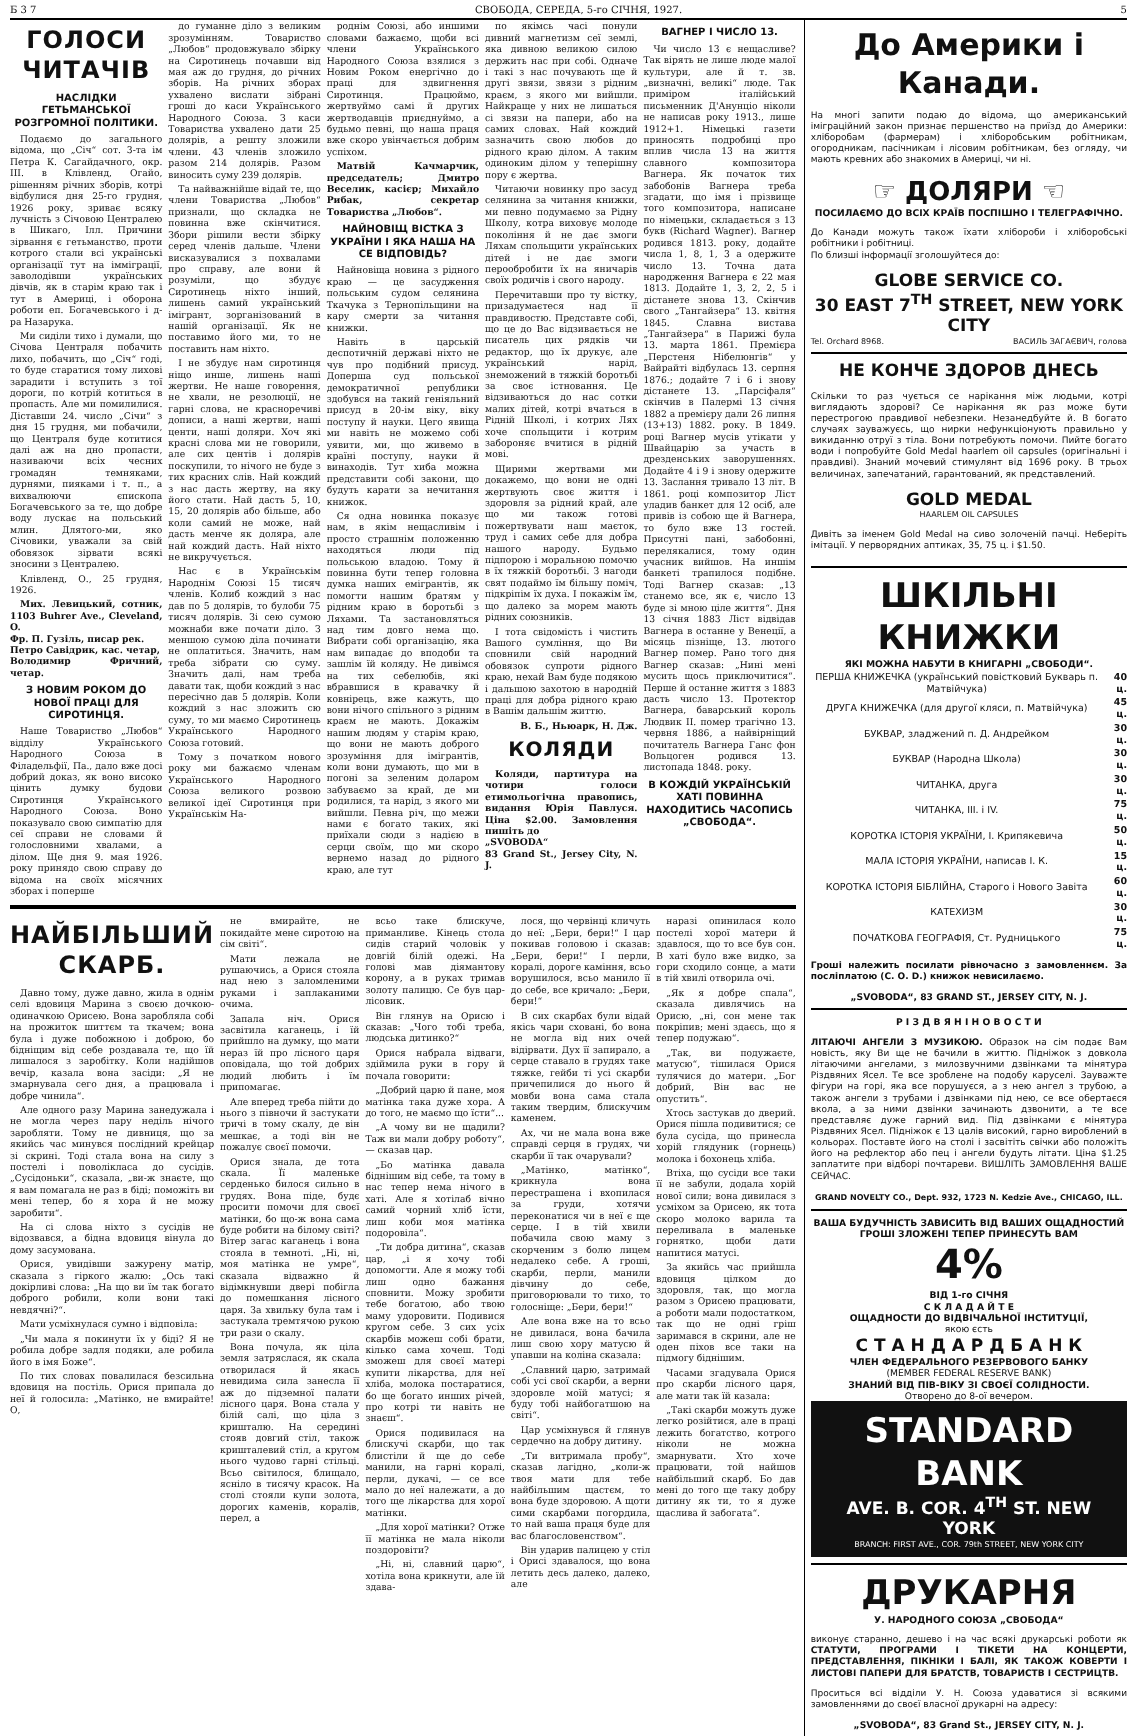Б 3 7 СВОБОДА, СЕРЕДА, 5-го СІЧНЯ, 1927. 5
ГОЛОСИ ЧИТАЧІВ
НАСЛІДКИ ГЕТЬМАНСЬКОЇ РОЗГРОМНОЇ ПОЛІТИКИ.
Подаємо до загального відома, що „Січ“ сот. 3-та ім Петра К. Сагайдачного, окр. III. в Клівленд, Огайо, рішенням річних зборів, котрі відбулися дня 25-го грудня, 1926 року, зриває всяку лучність з Січовою Централею в Шикаго, Ілл. Причини зірвання є гетьманство, проти котрого стали всі українські організації тут на імміграції, заволодівши українських дівчів, як в старім краю так і тут в Америці, і оборона роботи еп. Богачевського і д-ра Назарука.
Ми сиділи тихо і думали, що Січова Централя побачить лихо, побачить, що „Січ“ годі, то буде старатися тому лихові зарадити і вступить з тої дороги, по котрій котиться в пропасть. Але ми помилилися. Діставши 24. число „Січи“ з дня 15 грудня, ми побачили, що Централя буде котитися далі аж на дно пропасти, називаючи всіх чесних громадян темняками, дурнями, пияками і т. п., а вихвалюючи єпископа Богачевського за те, що добре воду лускає на польський млин. Длятого-ми, яко Січовики, уважали за свій обовязок зірвати всякі зносини з Централею.
Клівленд, О., 25 грудня, 1926.
Мих. Левицький, сотник, 1103 Buhrer Ave., Cleveland, O.
Фр. П. Гузіль, писар рек.
Петро Савідрик, кас. четар,
Володимир Фричний, четар.
З НОВИМ РОКОМ ДО НОВОЇ ПРАЦІ ДЛЯ СИРОТИНЦЯ.
Наше Товариство „Любов“ відділу Українського Народного Союза в Філадельфії, Па., дало вже досі добрий доказ, як воно високо цінить думку будови Сиротинця Українського Народного Союза. Воно показувало свою симпатію для сеї справи не словами й голословними хвалами, а ділом. Ще дня 9. мая 1926. року принядо свою справу до відома на своїх місячних зборах і поперше
до гуманне діло з великим зрозумінням. Товариство „Любов“ продовжувало збірку на Сиротинець почавши від мая аж до грудня, до річних зборів. На річних зборах ухвалено вислати зібрані гроші до каси Українського Народного Союза. З каси Товариства ухвалено дати 25 долярів, а решту зложили члени. 43 членів зложило разом 214 долярів. Разом виносить суму 239 долярів.
Та найважнійше відай те, що члени Товариства „Любов“ признали, що складка не повинна вже скінчитися. Збори рішили вести збірку серед членів дальше. Члени висказувалися з похвалами про справу, але вони й розуміли, що збудує Сиротинець ніхто інший, лишень самий український імігрант, зорганізований в нашій організації. Як не поставимо його ми, то не поставить нам ніхто.
І не збудує нам сиротинця ніщо инше, лишень наші жертви. Не наше говорення, не хвали, не резолюції, не гарні слова, не красноречиві дописи, а наші жертви, наші центи, наші доляри. Хоч які красні слова ми не говорили, але сих центів і долярів поскупили, то нічого не буде з тих красних слів. Най кождий з нас дасть жертву, на яку його стати. Най дасть 5, 10, 15, 20 долярів або більше, або коли самий не може, най дасть менче як доляра, але най кождий дасть. Най ніхто не викручується.
Нас є в Українськім Народнім Союзі 15 тисяч членів. Колиб кождий з нас дав по 5 долярів, то булоби 75 тисяч долярів. Зі сею сумою можнаби вже почати діло. З меншою сумою діла починати не оплатиться. Значить, нам треба зібрати сю суму. Значить далі, нам треба давати так, щоби кождий з нас пересічно дав 5 долярів. Коли кождий з нас зложить сю суму, то ми маємо Сиротинець Українського Народного Союза готовий.
Тому з початком нового року ми бажаємо членам Українського Народного Союза великого розвою великої ідеї Сиротинця при Українськім На-
роднім Союзі, або иншими словами бажаємо, щоби всі члени Українського Народного Союза взялися з Новим Роком енергічно до праці для здвигнення Сиротинця. Працюймо, жертвуймо самі й других жертводавців приєднуймо, а будьмо певні, що наша праця вже скоро увінчається добрим успіхом.
Матвій Качмарчик, председатель; Дмитро Веселик, касієр; Михайло Рибак, секретар Товариства „Любов“.
НАЙНОВІЩ ВІСТКА З УКРАЇНИ І ЯКА НАША НА СЕ ВІДПОВІДЬ?
Найновіща новина з рідного краю — це засудження польським судом селянина Ткачука з Тернопільщини на кару смерти за читання книжки.
Навіть в царській деспотичній державі ніхто не чув про подібний присуд. Допершa суд польської демократичної републики здобувся на такий геніяльний присуд в 20-ім віку, віку поступу й науки. Цего явища ми навіть не можемо собі уявити, ми, що живемо в країні поступу, науки й винаходів. Тут хиба можна представити собі закони, що будуть карати за нечитання книжок.
Ся одна новинка показує нам, в якім нещасливім і просто страшнім положенню находяться люди під польською владою. Тому й повинна бути тепер головна думка наших емігрантів, як помогти нашим братям у рідним краю в боротьбі з Ляхами. Та застановляться над тим довго нема що. Вибрати собі організацію, яка нам випадає до вподоби та зашлім їй коляду. Не дивімся на тих себелюбів, які вбравшися в кравачку й ковнірець, вже кажуть, що вони нічого спільного з рідним краєм не мають. Докажім нашим людям у старім краю, що вони не мають доброго зрозуміння для імігрантів, коли вони думають, що ми в погоні за зеленим доларом забуваємо за край, де ми родилися, та нарід, з якого ми вийшли. Певна річ, що межи нами є богато таких, які приїхали сюди з надією в серци своїм, що ми скоро вернемо назад до рідного краю, але тут
по якімсь часі понули дивний магнетизм сеї землі, яка дивною великою силою держить нас при собі. Одначе і такі з нас почувають ще й другі звязи, звязи з рідним краєм, з якого ми вийшли. Найкраще у них не лишаться сі звязи на папери, або на самих словах. Най кождий зазначить свою любов до рідного краю ділом. А таким одиноким ділом у теперішну пору є жертва.
Читаючи новинку про засуд селянина за читання книжки, ми певно подумаємо за Рідну Школу, котра виховує молоде покоління й не дає змоги Ляхам спольщити українських дітей і не дає змоги перообробити їх на яничарів своїх родичів і свого народу.
Перечитавши про ту вістку, призадумаєтеся над її правдивостю. Представте собі, що це до Вас відзивається не писатель цих рядків чи редактор, що їх друкує, але український нарід, знеможений в тяжкій боротьбі за своє істновання. Це відзиваються до нас сотки малих дітей, котрі вчаться в Рідній Школі, і котрих Лях хоче спольщити і котрим забороняє вчитися в рідній мові.
Щирими жертвами ми докажемо, що вони не одні жертвують своє життя і здоровля за рідний край, але що ми також готові пожертвувати наш маєток, труд і самих себе для добра нашого народу. Будьмо підпорою і моральною помочю в їх тяжкій боротьбі. З нагоди свят подаймо їм більшу поміч, підкріпім їх духа. І покажім їм, що далеко за морем мають рідних союзників.
І тота свідомість і чистить Вашого сумління, що Ви сповнили свій народний обовязок супроти рідного краю, нехай Вам буде подякою і дальшою захотою в народній праці для добра рідного краю в Вашім дальшім життю.
В. Б., Ньюарк, Н. Дж.
КОЛЯДИ
Коляди, партитура на чотири голоси етимольогічна правопись, видання Юрія Павлуся. Ціна $2.00. Замовлення пишіть до
„SVOBODA“
83 Grand St., Jersey City, N. J.
ВАГНЕР І ЧИСЛО 13.
Чи число 13 є нещасливе? Так вірять не лише люде малої культури, але й т. зв. „визначні, великі“ люде. Так приміром італійський письменник Д'Анунціо ніколи не написав року 1913., лише 1912+1. Німецькі газети приносять подробиці про вплив числа 13 на життя славного композитора Вагнера. Як початок тих забобонів Вагнера треба згадати, що імя і прізвище того композитора, написане по німецьки, складається з 13 букв (Richard Wagner). Вагнер родився 1813. року, додайте числа 1, 8, 1, 3 а одержите число 13. Точна дата народження Вагнера є 22 мая 1813. Додайте 1, 3, 2, 2, 5 і дістанете знова 13. Скінчив свого „Тангайзера“ 13. квітня 1845. Славна вистава „Тангайзера“ в Парижі була 13. марта 1861. Премієра „Перстеня Нібелюнгів“ у Вайрайті відбулась 13. серпня 1876.; додайте 7 і 6 і знову дістанете 13. „Парсіфаля“ скінчив в Палермі 13 січня 1882 а премієру дали 26 липня (13+13) 1882. року. В 1849. році Вагнер мусів утікати у Швайцарію за участь в дрезденських заворушеннях. Додайте 4 і 9 і знову одержите 13. Заслання тривало 13 літ. В 1861. році композитор Ліст уладив банкет для 12 осіб, але привів із собою ще й Вагнера, то було вже 13 гостей. Присутні пані, забобонні, перелякалися, тому один учасник вийшов. На иншім банкеті трапилося подібне. Тоді Вагнер сказав: „13 станемо все, як є, число 13 буде зі мною ціле життя“. Дня 13 січня 1883 Ліст відвідав Вагнера в останне у Венеції, а місяць пізніще, 13. лютого Вагнер помер. Рано того дня Вагнер сказав: „Нині мені мусить щось приключитися“. Перше й останне життя з 1883 дасть число 13. Протектор Вагнера, баварський король Людвик II. помер трагічно 13. червня 1886, а найвірніщий почитатель Вагнера Ганс фон Вольцоген родився 13. листопада 1848. року.
В КОЖДІЙ УКРАЇНСЬКІЙ ХАТІ ПОВИННА НАХОДИТИСЬ ЧАСОПИСЬ „СВОБОДА“.
НАЙБІЛЬШИЙ СКАРБ.
Давно тому, дуже давно, жила в однім селі вдовиця Марина з своєю дочкою-одиначкою Орисею. Вона заробляла собі на прожиток шиттєм та ткачем; вона була і дуже побожною і доброю, бо бідніщим від себе роздавала те, що їй лишалося з заробітку. Коли надійшов вечір, казала вона засіди: „Я не змарнувала сего дня, а працювала і добре чинила“.
Але одного разу Марина занедужала і не могла через пару неділь нічого заробляти. Тому не дивниця, що за якийсь час минувся послідний крейцар зі скрині. Тоді стала вона на силу з постелі і поволікласа до сусідів. „Сусідоньки“, сказала, „ви-ж знаєте, що я вам помагала не раз в біді; поможіть ви мені тепер, бо я хора й не можу заробити“.
На сі слова ніхто з сусідів не відозвався, а бідна вдовиця вінула до дому засумована.
Орися, увидівши зажурену матір, сказала з гіркого жалю: „Ось такі докірливі слова: „На що ви їм так богато доброго робили, коли вони такі невдячні?“.
Мати усміхнулася сумно і відповіла:
„Чи мала я покинути їх у біді? Я не робила добре задля подяки, але робила його в імя Боже“.
По тих словах повалилася безсильна вдовиця на постіль. Орися припала до неї й голосила: „Матінко, не вмирайте! О,
не вмирайте, не покидайте мене сиротою на сім світі“.
Мати лежала не рушаючись, а Орися стояла над нею з заломленими руками і заплаканими очима.
Запала ніч. Орися засвітила каганець, і їй прийшло на думку, що мати нераз їй про лісного царя оповідала, що той добрих людий любить і їм припомагає.
Але вперед треба пійти до нього з півночи й застукати тричі в тому скалу, де він мешкає, а тоді він не пожалує своєї помочи.
Орися знала, де тота скала. Її маленьке серденько билося сильно в грудях. Вона піде, будє просити помочи для своєї матінки, бо що-ж вона сама буде робити на білому світі? Вітер загас каганець і вона стояла в темноті. „Ні, ні, моя матінка не умре“, сказала відважно й відімкнувши двері побігла до помешкання лісного царя. За хвильку була там і застукала тремтячою рукою три рази о скалу.
Вона почула, як ціла земля затряслася, як скала отворилася й якась невидима сила занесла її аж до підземної палати лісного царя. Вона стала у білій салі, що ціла з кришталю. На середині стояв довгий стіл, також кришталевий стіл, а кругом нього чудово гарні стільці. Всьо світилося, блищало, ясніло в тисячу красок. На столі стояли купи золота, дорогих каменів, коралів, перел, а
всьо таке блискуче, приманливе. Кінець стола сидів старий чоловік у довгій білій одежі. На голові мав діямантову корону, а в руках тримав золоту палицю. Се був цар-лісовик.
Він глянув на Орисю і сказав: „Чого тобі треба, людська дитинко?“
Орися набрала відваги, здіймила руки в гору й почала говорити:
„Добрий царю й пане, моя матінка така дуже хора. А до того, не маємо що їсти“...
„А чому ви не щадили? Таж ви мали добру роботу“, — сказав цар.
„Бо матінка давала біднішим від себе, та тому в нас тепер нема нічого в хаті. Але я хотілаб вічно самий чорний хліб їсти, лиш коби моя матінка подоровіла“.
„Ти добра дитина“, сказав цар, „і я хочу тобі допомогти. Але я можу тобі лиш одно бажання сповнити. Можу зробити тебе богатою, або твою маму удоровити. Подивися кругом себе. З сих усіх скарбів можеш собі брати, кілько сама хочеш. Тоді зможеш для своєї матері купити лікарства, для неї хліба, молока постаратися, бо ще богато инших річей, про котрі ти навіть не знаєш“.
Орися подивилася на блискучі скарби, що так блистіли й ще до себе манили, на гарні коралі, перли, дукачі, — се все мало до неї належати, а до того ще лікарства для хорої матінки.
„Для хорої матінки? Отже її матінка не мала ніколи поздоровіти?
„Ні, ні, славний царю“, хотіла вона крикнути, але їй здава-
лося, що червінці кличуть до неї: „Бери, бери!“ І цар покивав головою і сказав: „Бери, бери!“ І перли, коралі, дороге каміння, всьо ворушилося, всьо манило її до себе, все кричало: „Бери, бери!“
В сих скарбах були відай якісь чари сховані, бо вона не могла від них очей відірвати. Дух її запирало, а серце ставало в грудях таке тяжке, гейби ті усі скарби причепилися до нього й мовби вона сама стала таким твердим, блискучим каменем.
Ах, чи не мала вона вже справді серця в грудях, чи скарби її так очарували?
„Матінко, матінко“, крикнула вона перестрашена і вхопилася за груди, хотячи переконатися чи в неї є ще серце. І в тій хвили побачила свою маму з скорченим з болю лицем недалеко себе. А гроші, скарби, перли, манили дівчину до себе, приговорювали то тихо, то голосніще: „Бери, бери!“
Але вона вже на то всьо не дивилася, вона бачила лиш свою хору матусю й упавши на коліна сказала:
„Славний царю, затримай собі усі свої скарби, а верни здоровле моїй матусі; я буду тобі найбогатшою на світі“.
Цар усміхнувся й глянув сердечно на добру дитину.
„Ти витримала пробу“, сказав лагідно, „коли-ж твоя мати для тебе найбільшим щастєм, то вона буде здоровою. А щоти сими скарбами погордила, то най ваша праця буде для вас благословенством“.
Він ударив палицею у стіл і Орисі здавалося, що вона летить десь далеко, далеко, але
наразі опинилася коло постелі хорої матери й здавлося, що то все був сон. В хаті було вже видко, за гори сходило сонце, а мати в тій хвилі отворила очі.
„Як я добре спала“, сказала дивлячись на Орисю, „ні, сон мене так покріпив; мені здаєсь, що я тепер подужаю“.
„Так, ви подужаєте, матусю“, тішилася Орися тулячися до матери. „Бог добрий, Він вас не опустить“.
Хтось застукав до дверий. Орися пішла подивитися; се була сусіда, що принесла хорій глядуник (горнець) молока і бохонець хліба.
Втіха, що сусіди все таки її не забули, додала хорій нової сили; вона дивилася з усміхом за Орисею, як тота скоро молоко варила та переливала в маленьке горнятко, щоби дати напитися матусі.
За якийсь час прийшла вдовиця цілком до здоровля, так, що могла разом з Орисею працювати, а роботи мали подостатком, так що не одні гріш заримався в скрини, але не оден піхов все таки на підмогу біднішим.
Часами згадувала Орися про скарби лісного царя, але мати так їй казала:
„Такі скарби можуть дуже легко розійтися, але в праці лежить богатство, котрого ніколи не можна змарнувати. Хто хоче працювати, той найшов найбільший скарб. Бо дав мені до того ще таку добру дитину як ти, то я дуже щаслива й забогата“.
До Америки і Канади.
На многі запити подаю до відома, що американський іміграційний закон признає першенство на приїзд до Америки: хліборобам (фармерам) і хліборобським робітникам, огородникам, пасічникам і лісовим робітникам, без огляду, чи мають кревних або знакомих в Америці, чи ні.
☞ ДОЛЯРИ ☜
ПОСИЛАЄМО ДО ВСІХ КРАЇВ ПОСПІШНО І ТЕЛЕГРАФІЧНО.
До Канади можуть також їхати хлібороби і хліборобські робітники і робітниці.
По близші інформації зголошуйтеся до:
GLOBE SERVICE CO.
30 EAST 7<sup>TH</sup> STREET, NEW YORK CITY
Tel. Orchard 8968. ВАСИЛЬ ЗАГАЄВИЧ, голова
НЕ КОНЧЕ ЗДОРОВ ДНЕСЬ
Скільки то раз чується се нарікання між людьми, котрі виглядають здорові? Се нарікання як раз може бути перестрогою правдивої небезпеки. Незанедбуйте й. В богато случаях зауважуєсь, що нирки нефункціонують правильно у викиданню отруї з тіла. Вони потребують помочи. Пийте богато води і попробуйте Gold Medal haarlem oil capsules (оригінальні і правдиві). Знаний мочевий стимулянт від 1696 року. В трьох величинах, запечатаний, гарантований, як представлений.
GOLD MEDAL
HAARLEM OIL CAPSULES
Дивіть за іменем Gold Medal на сиво золоченій пачці. Неберіть імітації. У перворядних аптиках, 35, 75 ц. і $1.50.
ШКІЛЬНІ КНИЖКИ
ЯКІ МОЖНА НАБУТИ В КНИГАРНІ „СВОБОДИ“.
| ПЕРША КНИЖЕЧКА (український повістковий Букварь п. Матвійчука) | 40 ц. |
| ДРУГА КНИЖЕЧКА (для другої кляси, п. Матвійчука) | 45 ц. |
| БУКВАР, зладжений п. Д. Андрейком | 30 ц. |
| БУКВАР (Народна Школа) | 30 ц. |
| ЧИТАНКА, друга | 30 ц. |
| ЧИТАНКА, III. і IV. | 75 ц. |
| КОРОТКА ІСТОРІЯ УКРАЇНИ, І. Крипякевича | 50 ц. |
| МАЛА ІСТОРІЯ УКРАЇНИ, написав І. К. | 15 ц. |
| КОРОТКА ІСТОРІЯ БІБЛІЙНА, Старого і Нового Завіта | 60 ц. |
| КАТЕХИЗМ | 30 ц. |
| ПОЧАТКОВА ГЕОГРАФІЯ, Ст. Рудницького | 75 ц. |
Гроші належить посилати рівночасно з замовленнєм. За посліплатою (С. О. D.) книжок невисилаємо.
„SVOBODA“, 83 GRAND ST., JERSEY CITY, N. J.
Р І З Д В Я Н І Н О В О С Т И
ЛІТАЮЧІ АНГЕЛИ З МУЗИКОЮ. Образок на сім подає Вам новість, яку Ви ще не бачили в життю. Підніжок з довкола літаючими ангелами, з милозвучними дзвінками та мінятура Різдвяних Ясел. Те все зроблене на подобу каруселі. Зауважте фігури на горі, яка все порушуєся, а з нею ангел з трубою, а також ангели з трубами і дзвінками під нею, се все обертаєся вкола, а за ними дзвінки зачинають дзвонити, а те все представляє дуже гарний вид. Під дзвінками є мінятура Різдвяних Ясел. Підніжок є 13 цалів високий, гарно вироблений в кольорах. Поставте його на столі і засвітіть свічки або положіть його на рефлектор або пец і ангели будуть літати. Ціна $1.25 заплатите при відборі почтареви. ВИШЛІТЬ ЗАМОВЛЕННЯ ВАШЕ СЕЙЧАС.
GRAND NOVELTY CO., Dept. 932, 1723 N. Kedzie Ave., CHICAGO, ILL.
ВАША БУДУЧНІСТЬ ЗАВИСИТЬ ВІД ВАШИХ ОЩАДНОСТИЙ
ГРОШІ ЗЛОЖЕНІ ТЕПЕР ПРИНЕСУТЬ ВАМ
4%
ВІД 1-го СІЧНЯ
С К Л А Д А Й Т Е
ОЩАДНОСТИ ДО ВІДВІЧАЛЬНОЇ ІНСТИТУЦІЇ,
якою єсть
С Т А Н Д А Р Д Б А Н К
ЧЛЕН ФЕДЕРАЛЬНОГО РЕЗЕРВОВОГО БАНКУ
(MEMBER FEDERAL RESERVE BANK)
ЗНАНИЙ ВІД ПІВ-ВІКУ ЗІ СВОЄЇ СОЛІДНОСТИ.
Отворено до 8-ої вечером.
STANDARD BANK
AVE. B. COR. 4<sup>TH</sup> ST. NEW YORK
BRANCH: FIRST AVE., COR. 79th STREET, NEW YORK CITY
ДРУКАРНЯ
У. НАРОДНОГО СОЮЗА „СВОБОДА“
виконує старанно, дешево і на час всякі друкарські роботи як СТАТУТИ, ПРОГРАМИ І ТІКЕТИ НА КОНЦЕРТИ, ПРЕДСТАВЛЕННЯ, ПІКНІКИ І БАЛІ, ЯК ТАКОЖ КОВЕРТИ І ЛИСТОВІ ПАПЕРИ ДЛЯ БРАТСТВ, ТОВАРИСТВ І СЕСТРИЦТВ.
Проситься всі відділи У. Н. Союза удаватися зі всякими замовленнями до своєї власної друкарні на адресу:
„SVOBODA“, 83 Grand St., JERSEY CITY, N. J.